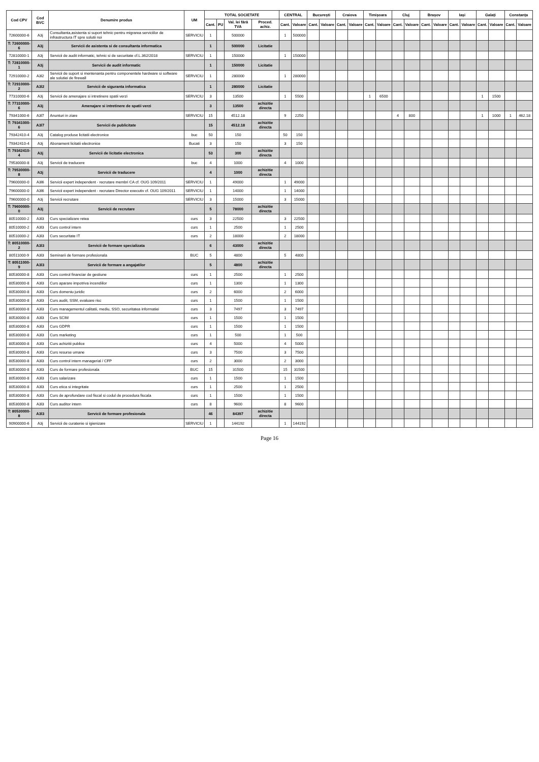| Cod CPV | Cod BVC | Denumire produs | UM | TOTAL SOCIETATE | | | | CENTRAL | | București | | Craiova | | Timișoara | | Cluj | | Brașov | | Iași | | Galați | | Constanța | |
| --- | --- | --- | --- | --- | --- | --- | --- | --- | --- | --- | --- | --- | --- | --- | --- | --- | --- | --- | --- | --- | --- | --- | --- | --- | --- |
| | | | | Cant. | PU | Val. lei fără TVA | Proced. achiz. | Cant. | Valoare | Cant. | Valoare | Cant. | Valoare | Cant. | Valoare | Cant. | Valoare | Cant. | Valoare | Cant. | Valoare | Cant. | Valoare | Cant. | Valoare |
| 72600000-6 | A3j | Consultanta,asistenta si suport tehnic pentru migrarea serviciilor de infrastructura IT spre solutii noi | SERVICIU | 1 | | 500000 | | 1 | 500000 | | | | | | | | | | | | | | | | |
| T: 72600000-6 | A3j | Servicii de asistenta si de consultanta informatica | | 1 | | 500000 | Licitatie | | | | | | | | | | | | | | | | | | |
| 72810000-1 | A3j | Servicii de audit informatic, tehnic si de securitate cf.L.362/2018 | SERVICIU | 1 | | 150000 | | 1 | 150000 | | | | | | | | | | | | | | | | |
| T: 72810000-1 | A3j | Servicii de audit informatic | | 1 | | 150000 | Licitatie | | | | | | | | | | | | | | | | | | |
| 72910000-2 | A3l2 | Servicii de suport si mentenanta pentru componentele hardware si software ale solutiei de firewall | SERVICIU | 1 | | 280000 | | 1 | 280000 | | | | | | | | | | | | | | | | |
| T: 72910000-2 | A3l2 | Servicii de siguranta informatica | | 1 | | 280000 | Licitatie | | | | | | | | | | | | | | | | | | |
| 77310000-6 | A3j | Servicii de amenajare si intretinere spatii verzi | SERVICIU | 3 | | 13500 | | 1 | 5500 | | | | | 1 | 6500 | | | | | | | 1 | 1500 | | |
| T: 77310000-6 | A3j | Amenajare si intretinere de spatii verzi | | 3 | | 13500 | achizitie directa | | | | | | | | | | | | | | | | | | |
| 79341000-6 | A3l7 | Anunturi in ziare | SERVICIU | 15 | | 4512.18 | | 9 | 2250 | | | | | | | 4 | 800 | | | | | 1 | 1000 | 1 | 462.18 |
| T: 79341000-6 | A3l7 | Servicii de publicitate | | 15 | | 4512.18 | achizitie directa | | | | | | | | | | | | | | | | | | |
| 79342410-4 | A3j | Catalog produse licitatii electronice | buc | 50 | | 150 | | 50 | 150 | | | | | | | | | | | | | | | | |
| 79342410-4 | A3j | Abonament licitatii electronice | Bucati | 3 | | 150 | | 3 | 150 | | | | | | | | | | | | | | | | |
| T: 79342410-4 | A3j | Servicii de licitatie electronica | | 53 | | 300 | achizitie directa | | | | | | | | | | | | | | | | | | |
| 79530000-8 | A3j | Servicii de traducere | buc | 4 | | 1000 | | 4 | 1000 | | | | | | | | | | | | | | | | |
| T: 79530000-8 | A3j | Servicii de traducere | | 4 | | 1000 | achizitie directa | | | | | | | | | | | | | | | | | | |
| 79600000-0 | A3l6 | Servicii expert independent - recrutare membri CA cf. OUG 109/2011 | SERVICIU | 1 | | 49000 | | 1 | 49000 | | | | | | | | | | | | | | | | |
| 79600000-0 | A3l6 | Servicii expert independent - recrutare Director executiv cf. OUG 109/2011 | SERVICIU | 1 | | 14000 | | 1 | 14000 | | | | | | | | | | | | | | | | |
| 79600000-0 | A3j | Servicii recrutare | SERVICIU | 3 | | 15000 | | 3 | 15000 | | | | | | | | | | | | | | | | |
| T: 79600000-0 | A3j | Servicii de recrutare | | 5 | | 78000 | achizitie directa | | | | | | | | | | | | | | | | | | |
| 80510000-2 | A3l3 | Curs specializare retea | curs | 3 | | 22500 | | 3 | 22500 | | | | | | | | | | | | | | | | |
| 80510000-2 | A3l3 | Curs control intern | curs | 1 | | 2500 | | 1 | 2500 | | | | | | | | | | | | | | | | |
| 80510000-2 | A3l3 | Curs securitate IT | curs | 2 | | 18000 | | 2 | 18000 | | | | | | | | | | | | | | | | |
| T: 80510000-2 | A3l3 | Servicii de formare specializata | | 6 | | 43000 | achizitie directa | | | | | | | | | | | | | | | | | | |
| 80511000-9 | A3l3 | Seminarii de formare profesionala | BUC | 5 | | 4800 | | 5 | 4800 | | | | | | | | | | | | | | | | |
| T: 80511000-9 | A3l3 | Servicii de formare a angajatilor | | 5 | | 4800 | achizitie directa | | | | | | | | | | | | | | | | | | |
| 80530000-8 | A3l3 | Curs control financiar de gestiune | curs | 1 | | 2500 | | 1 | 2500 | | | | | | | | | | | | | | | | |
| 80530000-8 | A3l3 | Curs aparare impotriva incendiilor | curs | 1 | | 1300 | | 1 | 1300 | | | | | | | | | | | | | | | | |
| 80530000-8 | A3l3 | Curs domeniu juridic | curs | 2 | | 6000 | | 2 | 6000 | | | | | | | | | | | | | | | | |
| 80530000-8 | A3l3 | Curs audit, SSM, evaluare risc | curs | 1 | | 1500 | | 1 | 1500 | | | | | | | | | | | | | | | | |
| 80530000-8 | A3l3 | Curs managementul calitatii, mediu, SSO, securitatea informatiei | curs | 3 | | 7497 | | 3 | 7497 | | | | | | | | | | | | | | | | |
| 80530000-8 | A3l3 | Curs SCIM | curs | 1 | | 1500 | | 1 | 1500 | | | | | | | | | | | | | | | | |
| 80530000-8 | A3l3 | Curs GDPR | curs | 1 | | 1500 | | 1 | 1500 | | | | | | | | | | | | | | | | |
| 80530000-8 | A3l3 | Curs marketing | curs | 1 | | 500 | | 1 | 500 | | | | | | | | | | | | | | | | |
| 80530000-8 | A3l3 | Curs achizitii publice | curs | 4 | | 5000 | | 4 | 5000 | | | | | | | | | | | | | | | | |
| 80530000-8 | A3l3 | Curs resurse umane | curs | 3 | | 7500 | | 3 | 7500 | | | | | | | | | | | | | | | | |
| 80530000-8 | A3l3 | Curs control intern managerial / CFP | curs | 2 | | 3000 | | 2 | 3000 | | | | | | | | | | | | | | | | |
| 80530000-8 | A3l3 | Curs de formare profesionala | BUC | 15 | | 31500 | | 15 | 31500 | | | | | | | | | | | | | | | | |
| 80530000-8 | A3l3 | Curs salarizare | curs | 1 | | 1500 | | 1 | 1500 | | | | | | | | | | | | | | | | |
| 80530000-8 | A3l3 | Curs etica si integritate | curs | 1 | | 2500 | | 1 | 2500 | | | | | | | | | | | | | | | | |
| 80530000-8 | A3l3 | Curs de aprofundare cod fiscal si codul de procedura fiscala | curs | 1 | | 1500 | | 1 | 1500 | | | | | | | | | | | | | | | | |
| 80530000-8 | A3l3 | Curs auditor intern | curs | 8 | | 9600 | | 8 | 9600 | | | | | | | | | | | | | | | | |
| T: 80530000-8 | A3l3 | Servicii de formare profesionala | | 46 | | 84397 | achizitie directa | | | | | | | | | | | | | | | | | | |
| 90900000-6 | A3j | Servicii de curatenie si igienizare | SERVICIU | 1 | | 144192 | | 1 | 144192 | | | | | | | | | | | | | | | | |
Page 16